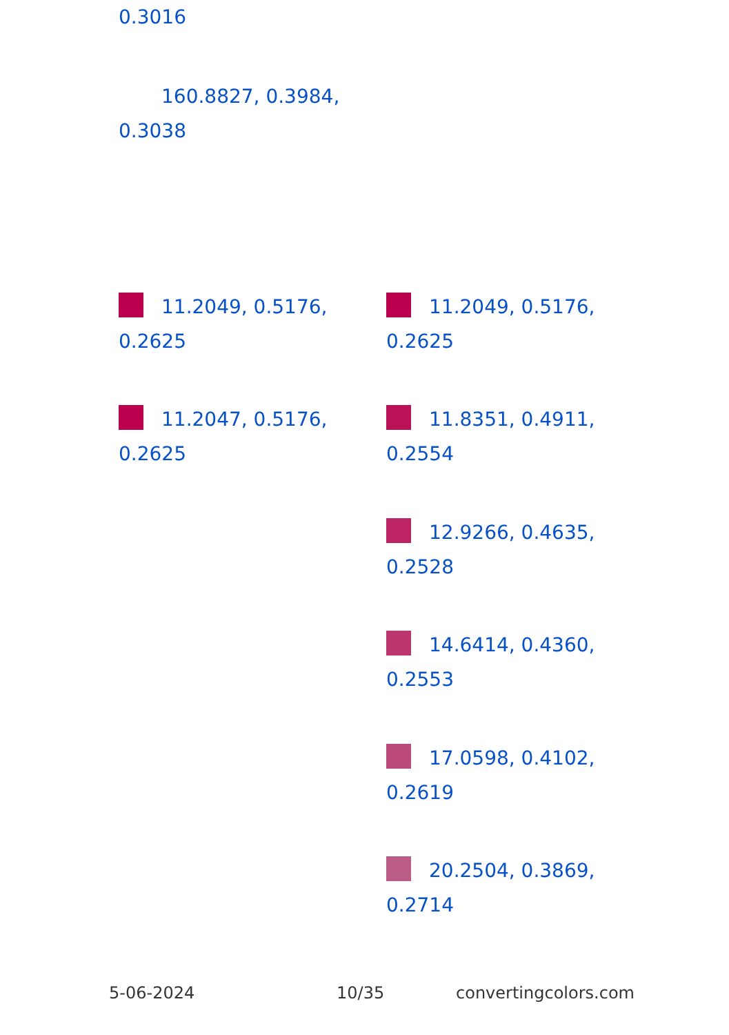0.3016
160.8827, 0.3984, 0.3038
11.2049, 0.5176, 0.2625
11.2047, 0.5176, 0.2625
11.2049, 0.5176, 0.2625
11.8351, 0.4911, 0.2554
12.9266, 0.4635, 0.2528
14.6414, 0.4360, 0.2553
17.0598, 0.4102, 0.2619
20.2504, 0.3869, 0.2714
5-06-2024 10/35 convertingcolors.com